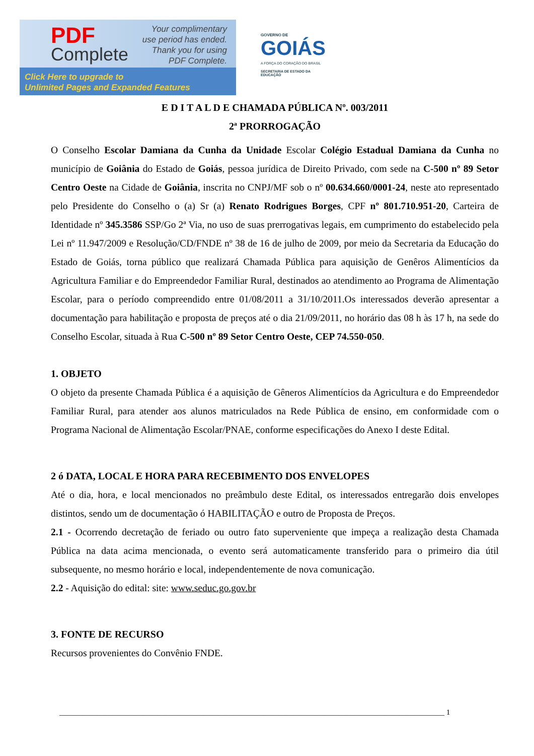PDF
Complete
Your complimentary
use period has ended.
Thank you for using
PDF Complete.
Click Here to upgrade to
Unlimited Pages and Expanded Features
GOVERNO DE
GOIÁS
A FORÇA DO CORAÇÃO DO BRASIL
SECRETARIA DE ESTADO DA EDUCAÇÃO
E D I T A L D E CHAMADA PÚBLICA Nº. 003/2011
2ª PRORROGAÇÃO
O Conselho Escolar Damiana da Cunha da Unidade Escolar Colégio Estadual Damiana da Cunha no município de Goiânia do Estado de Goiás, pessoa jurídica de Direito Privado, com sede na C-500 nº 89 Setor Centro Oeste na Cidade de Goiânia, inscrita no CNPJ/MF sob o nº 00.634.660/0001-24, neste ato representado pelo Presidente do Conselho o (a) Sr (a) Renato Rodrigues Borges, CPF nº 801.710.951-20, Carteira de Identidade nº 345.3586 SSP/Go 2ª Via, no uso de suas prerrogativas legais, em cumprimento do estabelecido pela Lei nº 11.947/2009 e Resolução/CD/FNDE nº 38 de 16 de julho de 2009, por meio da Secretaria da Educação do Estado de Goiás, torna público que realizará Chamada Pública para aquisição de Genêros Alimentícios da Agricultura Familiar e do Empreendedor Familiar Rural, destinados ao atendimento ao Programa de Alimentação Escolar, para o período compreendido entre 01/08/2011 a 31/10/2011.Os interessados deverão apresentar a documentação para habilitação e proposta de preços até o dia 21/09/2011, no horário das 08 h às 17 h, na sede do Conselho Escolar, situada à Rua C-500 nº 89 Setor Centro Oeste, CEP 74.550-050.
1. OBJETO
O objeto da presente Chamada Pública é a aquisição de Gêneros Alimentícios da Agricultura e do Empreendedor Familiar Rural, para atender aos alunos matriculados na Rede Pública de ensino, em conformidade com o Programa Nacional de Alimentação Escolar/PNAE, conforme especificações do Anexo I deste Edital.
2 ó DATA, LOCAL E HORA PARA RECEBIMENTO DOS ENVELOPES
Até o dia, hora, e local mencionados no preâmbulo deste Edital, os interessados entregarão dois envelopes distintos, sendo um de documentação ó HABILITAÇÃO e outro de Proposta de Preços.
2.1 - Ocorrendo decretação de feriado ou outro fato superveniente que impeça a realização desta Chamada Pública na data acima mencionada, o evento será automaticamente transferido para o primeiro dia útil subsequente, no mesmo horário e local, independentemente de nova comunicação.
2.2 - Aquisição do edital: site: www.seduc.go.gov.br
3. FONTE DE RECURSO
Recursos provenientes do Convênio FNDE.
______________________________________________________________________________________________________ 1